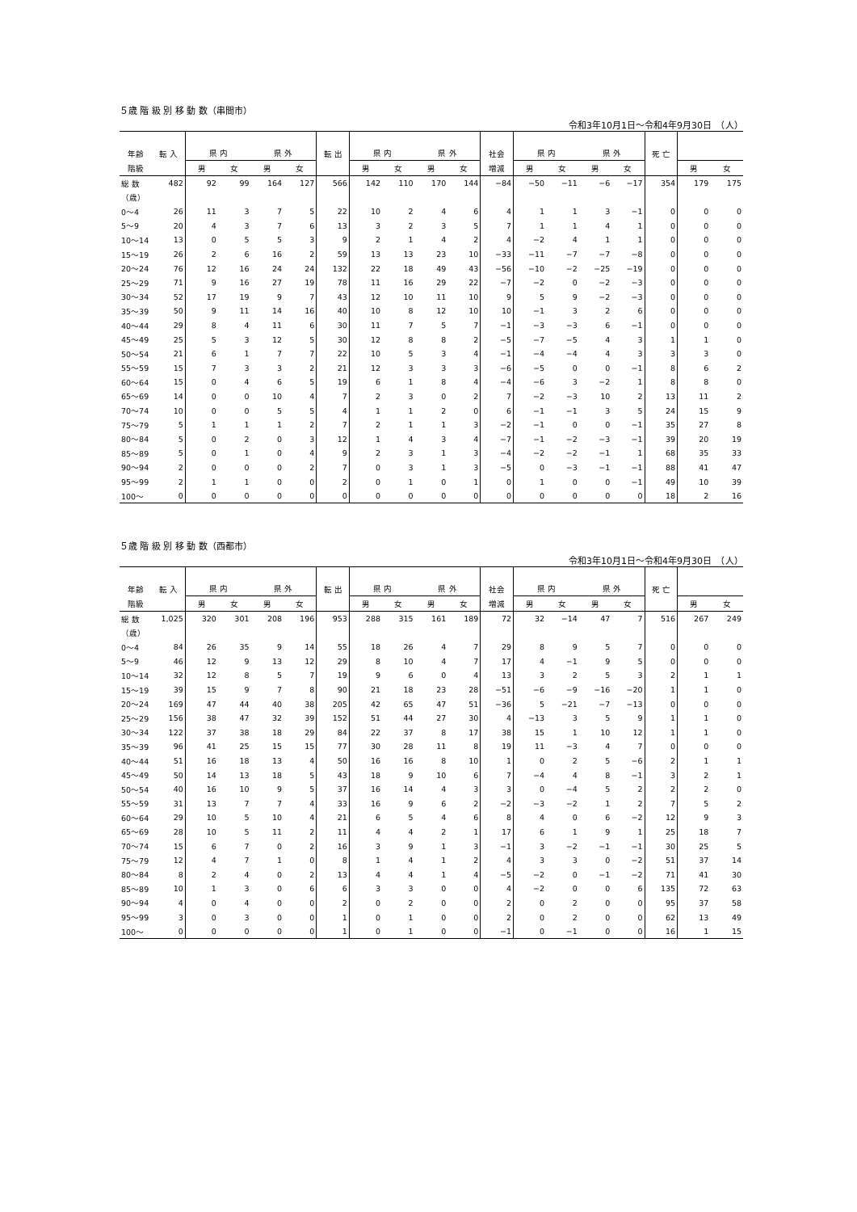５歳 階 級 別 移 動 数（串間市）
令和3年10月1日～令和4年9月30日　（人）
| 年齢 | 転 入 | 県 内 | | 県 外 | | 転 出 | 県 内 | | 県 外 | | 社会 | 県 内 | | 県 外 | | 死 亡 | | |
| 階級 | | 男 | 女 | 男 | 女 | | 男 | 女 | 男 | 女 | 増減 | 男 | 女 | 男 | 女 | | 男 | 女 |
| 総 数 | 482 | 92 | 99 | 164 | 127 | 566 | 142 | 110 | 170 | 144 | −84 | −50 | −11 | −6 | −17 | 354 | 179 | 175 |
| （歳） | | | | | | | | | | | | | | | | | | |
| 0～4 | 26 | 11 | 3 | 7 | 5 | 22 | 10 | 2 | 4 | 6 | 4 | 1 | 1 | 3 | −1 | 0 | 0 | 0 |
| 5～9 | 20 | 4 | 3 | 7 | 6 | 13 | 3 | 2 | 3 | 5 | 7 | 1 | 1 | 4 | 1 | 0 | 0 | 0 |
| 10～14 | 13 | 0 | 5 | 5 | 3 | 9 | 2 | 1 | 4 | 2 | 4 | −2 | 4 | 1 | 1 | 0 | 0 | 0 |
| 15～19 | 26 | 2 | 6 | 16 | 2 | 59 | 13 | 13 | 23 | 10 | −33 | −11 | −7 | −7 | −8 | 0 | 0 | 0 |
| 20～24 | 76 | 12 | 16 | 24 | 24 | 132 | 22 | 18 | 49 | 43 | −56 | −10 | −2 | −25 | −19 | 0 | 0 | 0 |
| 25～29 | 71 | 9 | 16 | 27 | 19 | 78 | 11 | 16 | 29 | 22 | −7 | −2 | 0 | −2 | −3 | 0 | 0 | 0 |
| 30～34 | 52 | 17 | 19 | 9 | 7 | 43 | 12 | 10 | 11 | 10 | 9 | 5 | 9 | −2 | −3 | 0 | 0 | 0 |
| 35～39 | 50 | 9 | 11 | 14 | 16 | 40 | 10 | 8 | 12 | 10 | 10 | −1 | 3 | 2 | 6 | 0 | 0 | 0 |
| 40～44 | 29 | 8 | 4 | 11 | 6 | 30 | 11 | 7 | 5 | 7 | −1 | −3 | −3 | 6 | −1 | 0 | 0 | 0 |
| 45～49 | 25 | 5 | 3 | 12 | 5 | 30 | 12 | 8 | 8 | 2 | −5 | −7 | −5 | 4 | 3 | 1 | 1 | 0 |
| 50～54 | 21 | 6 | 1 | 7 | 7 | 22 | 10 | 5 | 3 | 4 | −1 | −4 | −4 | 4 | 3 | 3 | 3 | 0 |
| 55～59 | 15 | 7 | 3 | 3 | 2 | 21 | 12 | 3 | 3 | 3 | −6 | −5 | 0 | 0 | −1 | 8 | 6 | 2 |
| 60～64 | 15 | 0 | 4 | 6 | 5 | 19 | 6 | 1 | 8 | 4 | −4 | −6 | 3 | −2 | 1 | 8 | 8 | 0 |
| 65～69 | 14 | 0 | 0 | 10 | 4 | 7 | 2 | 3 | 0 | 2 | 7 | −2 | −3 | 10 | 2 | 13 | 11 | 2 |
| 70～74 | 10 | 0 | 0 | 5 | 5 | 4 | 1 | 1 | 2 | 0 | 6 | −1 | −1 | 3 | 5 | 24 | 15 | 9 |
| 75～79 | 5 | 1 | 1 | 1 | 2 | 7 | 2 | 1 | 1 | 3 | −2 | −1 | 0 | 0 | −1 | 35 | 27 | 8 |
| 80～84 | 5 | 0 | 2 | 0 | 3 | 12 | 1 | 4 | 3 | 4 | −7 | −1 | −2 | −3 | −1 | 39 | 20 | 19 |
| 85～89 | 5 | 0 | 1 | 0 | 4 | 9 | 2 | 3 | 1 | 3 | −4 | −2 | −2 | −1 | 1 | 68 | 35 | 33 |
| 90～94 | 2 | 0 | 0 | 0 | 2 | 7 | 0 | 3 | 1 | 3 | −5 | 0 | −3 | −1 | −1 | 88 | 41 | 47 |
| 95～99 | 2 | 1 | 1 | 0 | 0 | 2 | 0 | 1 | 0 | 1 | 0 | 1 | 0 | 0 | −1 | 49 | 10 | 39 |
| 100～ | 0 | 0 | 0 | 0 | 0 | 0 | 0 | 0 | 0 | 0 | 0 | 0 | 0 | 0 | 0 | 18 | 2 | 16 |
５歳 階 級 別 移 動 数（西都市）
令和3年10月1日～令和4年9月30日　（人）
| 年齢 | 転 入 | 県 内 | | 県 外 | | 転 出 | 県 内 | | 県 外 | | 社会 | 県 内 | | 県 外 | | 死 亡 | | |
| 階級 | | 男 | 女 | 男 | 女 | | 男 | 女 | 男 | 女 | 増減 | 男 | 女 | 男 | 女 | | 男 | 女 |
| 総 数 | 1,025 | 320 | 301 | 208 | 196 | 953 | 288 | 315 | 161 | 189 | 72 | 32 | −14 | 47 | 7 | 516 | 267 | 249 |
| （歳） | | | | | | | | | | | | | | | | | | |
| 0～4 | 84 | 26 | 35 | 9 | 14 | 55 | 18 | 26 | 4 | 7 | 29 | 8 | 9 | 5 | 7 | 0 | 0 | 0 |
| 5～9 | 46 | 12 | 9 | 13 | 12 | 29 | 8 | 10 | 4 | 7 | 17 | 4 | −1 | 9 | 5 | 0 | 0 | 0 |
| 10～14 | 32 | 12 | 8 | 5 | 7 | 19 | 9 | 6 | 0 | 4 | 13 | 3 | 2 | 5 | 3 | 2 | 1 | 1 |
| 15～19 | 39 | 15 | 9 | 7 | 8 | 90 | 21 | 18 | 23 | 28 | −51 | −6 | −9 | −16 | −20 | 1 | 1 | 0 |
| 20～24 | 169 | 47 | 44 | 40 | 38 | 205 | 42 | 65 | 47 | 51 | −36 | 5 | −21 | −7 | −13 | 0 | 0 | 0 |
| 25～29 | 156 | 38 | 47 | 32 | 39 | 152 | 51 | 44 | 27 | 30 | 4 | −13 | 3 | 5 | 9 | 1 | 1 | 0 |
| 30～34 | 122 | 37 | 38 | 18 | 29 | 84 | 22 | 37 | 8 | 17 | 38 | 15 | 1 | 10 | 12 | 1 | 1 | 0 |
| 35～39 | 96 | 41 | 25 | 15 | 15 | 77 | 30 | 28 | 11 | 8 | 19 | 11 | −3 | 4 | 7 | 0 | 0 | 0 |
| 40～44 | 51 | 16 | 18 | 13 | 4 | 50 | 16 | 16 | 8 | 10 | 1 | 0 | 2 | 5 | −6 | 2 | 1 | 1 |
| 45～49 | 50 | 14 | 13 | 18 | 5 | 43 | 18 | 9 | 10 | 6 | 7 | −4 | 4 | 8 | −1 | 3 | 2 | 1 |
| 50～54 | 40 | 16 | 10 | 9 | 5 | 37 | 16 | 14 | 4 | 3 | 3 | 0 | −4 | 5 | 2 | 2 | 2 | 0 |
| 55～59 | 31 | 13 | 7 | 7 | 4 | 33 | 16 | 9 | 6 | 2 | −2 | −3 | −2 | 1 | 2 | 7 | 5 | 2 |
| 60～64 | 29 | 10 | 5 | 10 | 4 | 21 | 6 | 5 | 4 | 6 | 8 | 4 | 0 | 6 | −2 | 12 | 9 | 3 |
| 65～69 | 28 | 10 | 5 | 11 | 2 | 11 | 4 | 4 | 2 | 1 | 17 | 6 | 1 | 9 | 1 | 25 | 18 | 7 |
| 70～74 | 15 | 6 | 7 | 0 | 2 | 16 | 3 | 9 | 1 | 3 | −1 | 3 | −2 | −1 | −1 | 30 | 25 | 5 |
| 75～79 | 12 | 4 | 7 | 1 | 0 | 8 | 1 | 4 | 1 | 2 | 4 | 3 | 3 | 0 | −2 | 51 | 37 | 14 |
| 80～84 | 8 | 2 | 4 | 0 | 2 | 13 | 4 | 4 | 1 | 4 | −5 | −2 | 0 | −1 | −2 | 71 | 41 | 30 |
| 85～89 | 10 | 1 | 3 | 0 | 6 | 6 | 3 | 3 | 0 | 0 | 4 | −2 | 0 | 0 | 6 | 135 | 72 | 63 |
| 90～94 | 4 | 0 | 4 | 0 | 0 | 2 | 0 | 2 | 0 | 0 | 2 | 0 | 2 | 0 | 0 | 95 | 37 | 58 |
| 95～99 | 3 | 0 | 3 | 0 | 0 | 1 | 0 | 1 | 0 | 0 | 2 | 0 | 2 | 0 | 0 | 62 | 13 | 49 |
| 100～ | 0 | 0 | 0 | 0 | 0 | 1 | 0 | 1 | 0 | 0 | −1 | 0 | −1 | 0 | 0 | 16 | 1 | 15 |